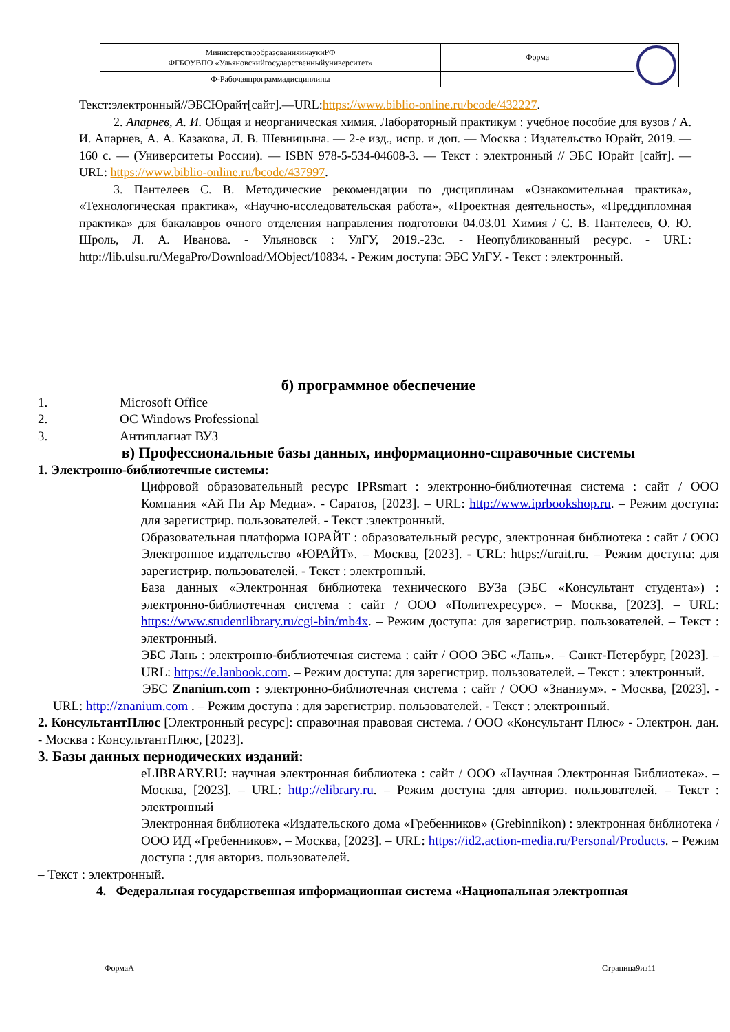| МинистерствообразованияинаукиРФ ФГБОУВПО «Ульяновскийгосударственныйуниверситет» | Форма | |
| Ф-Рабочаяпрограммадисциплины | | |
Текст:электронный//ЭБСЮрайт[сайт].—URL:https://www.biblio-online.ru/bcode/432227.
2. Апарнев, А. И. Общая и неорганическая химия. Лабораторный практикум : учебное пособие для вузов / А. И. Апарнев, А. А. Казакова, Л. В. Шевницына. — 2-е изд., испр. и доп. — Москва : Издательство Юрайт, 2019. — 160 с. — (Университеты России). — ISBN 978-5-534-04608-3. — Текст : электронный // ЭБС Юрайт [сайт]. — URL: https://www.biblio-online.ru/bcode/437997.
3. Пантелеев С. В. Методические рекомендации по дисциплинам «Ознакомительная практика», «Технологическая практика», «Научно-исследовательская работа», «Проектная деятельность», «Преддипломная практика» для бакалавров очного отделения направления подготовки 04.03.01 Химия / С. В. Пантелеев, О. Ю. Шроль, Л. А. Иванова. - Ульяновск : УлГУ, 2019.-23с. - Неопубликованный ресурс. - URL: http://lib.ulsu.ru/MegaPro/Download/MObject/10834. - Режим доступа: ЭБС УлГУ. - Текст : электронный.
б) программное обеспечение
1. Microsoft Office
2. ОС Windows Professional
3. Антиплагиат ВУЗ
в) Профессиональные базы данных, информационно-справочные системы
1. Электронно-библиотечные системы:
Цифровой образовательный ресурс IPRsmart : электронно-библиотечная система : сайт / ООО Компания «Ай Пи Ар Медиа». - Саратов, [2023]. – URL: http://www.iprbookshop.ru. – Режим доступа: для зарегистрир. пользователей. - Текст :электронный.
Образовательная платформа ЮРАЙТ : образовательный ресурс, электронная библиотека : сайт / ООО Электронное издательство «ЮРАЙТ». – Москва, [2023]. - URL: https://urait.ru. – Режим доступа: для зарегистрир. пользователей. - Текст : электронный.
База данных «Электронная библиотека технического ВУЗа (ЭБС «Консультант студента») : электронно-библиотечная система : сайт / ООО «Политехресурс». – Москва, [2023]. – URL: https://www.studentlibrary.ru/cgi-bin/mb4x. – Режим доступа: для зарегистрир. пользователей. – Текст : электронный.
ЭБС Лань : электронно-библиотечная система : сайт / ООО ЭБС «Лань». – Санкт-Петербург, [2023]. – URL: https://e.lanbook.com. – Режим доступа: для зарегистрир. пользователей. – Текст : электронный.
ЭБС Znanium.com : электронно-библиотечная система : сайт / ООО «Знаниум». - Москва, [2023]. - URL: http://znanium.com . – Режим доступа : для зарегистрир. пользователей. - Текст : электронный.
2. КонсультантПлюс [Электронный ресурс]: справочная правовая система. / ООО «Консультант Плюс» - Электрон. дан. - Москва : КонсультантПлюс, [2023].
3. Базы данных периодических изданий:
eLIBRARY.RU: научная электронная библиотека : сайт / ООО «Научная Электронная Библиотека». – Москва, [2023]. – URL: http://elibrary.ru. – Режим доступа :для авториз. пользователей. – Текст : электронный
Электронная библиотека «Издательского дома «Гребенников» (Grebinnikon) : электронная библиотека / ООО ИД «Гребенников». – Москва, [2023]. – URL: https://id2.action-media.ru/Personal/Products. – Режим доступа : для авториз. пользователей.
– Текст : электронный.
4. Федеральная государственная информационная система «Национальная электронная
ФормаА Страница9из11